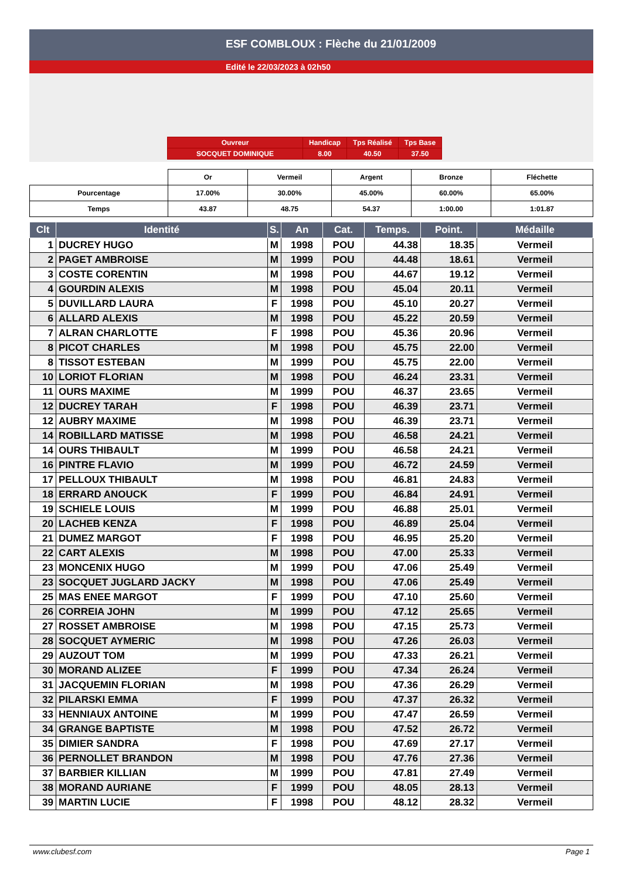ESF COMBLOUX : Flèche du 21/01/2009
Edité le 22/03/2023 à 02h50
| Ouvreur | Handicap | Tps Réalisé | Tps Base |
| SOCQUET DOMINIQUE | 8.00 | 40.50 | 37.50 |
| | Or | Vermeil | Argent | Bronze | Fléchette |
| Pourcentage | 17.00% | 30.00% | 45.00% | 60.00% | 65.00% |
| Temps | 43.87 | 48.75 | 54.37 | 1:00.00 | 1:01.87 |
| Clt | Identité | S. | An | Cat. | Temps. | Point. | Médaille |
| --- | --- | --- | --- | --- | --- | --- | --- |
| 1 | DUCREY HUGO | M | 1998 | POU | 44.38 | 18.35 | Vermeil |
| 2 | PAGET AMBROISE | M | 1999 | POU | 44.48 | 18.61 | Vermeil |
| 3 | COSTE CORENTIN | M | 1998 | POU | 44.67 | 19.12 | Vermeil |
| 4 | GOURDIN ALEXIS | M | 1998 | POU | 45.04 | 20.11 | Vermeil |
| 5 | DUVILLARD LAURA | F | 1998 | POU | 45.10 | 20.27 | Vermeil |
| 6 | ALLARD ALEXIS | M | 1998 | POU | 45.22 | 20.59 | Vermeil |
| 7 | ALRAN CHARLOTTE | F | 1998 | POU | 45.36 | 20.96 | Vermeil |
| 8 | PICOT CHARLES | M | 1998 | POU | 45.75 | 22.00 | Vermeil |
| 8 | TISSOT ESTEBAN | M | 1999 | POU | 45.75 | 22.00 | Vermeil |
| 10 | LORIOT FLORIAN | M | 1998 | POU | 46.24 | 23.31 | Vermeil |
| 11 | OURS MAXIME | M | 1999 | POU | 46.37 | 23.65 | Vermeil |
| 12 | DUCREY TARAH | F | 1998 | POU | 46.39 | 23.71 | Vermeil |
| 12 | AUBRY MAXIME | M | 1998 | POU | 46.39 | 23.71 | Vermeil |
| 14 | ROBILLARD MATISSE | M | 1998 | POU | 46.58 | 24.21 | Vermeil |
| 14 | OURS THIBAULT | M | 1999 | POU | 46.58 | 24.21 | Vermeil |
| 16 | PINTRE FLAVIO | M | 1999 | POU | 46.72 | 24.59 | Vermeil |
| 17 | PELLOUX THIBAULT | M | 1998 | POU | 46.81 | 24.83 | Vermeil |
| 18 | ERRARD ANOUCK | F | 1999 | POU | 46.84 | 24.91 | Vermeil |
| 19 | SCHIELE LOUIS | M | 1999 | POU | 46.88 | 25.01 | Vermeil |
| 20 | LACHEB KENZA | F | 1998 | POU | 46.89 | 25.04 | Vermeil |
| 21 | DUMEZ MARGOT | F | 1998 | POU | 46.95 | 25.20 | Vermeil |
| 22 | CART ALEXIS | M | 1998 | POU | 47.00 | 25.33 | Vermeil |
| 23 | MONCENIX HUGO | M | 1999 | POU | 47.06 | 25.49 | Vermeil |
| 23 | SOCQUET JUGLARD JACKY | M | 1998 | POU | 47.06 | 25.49 | Vermeil |
| 25 | MAS ENEE MARGOT | F | 1999 | POU | 47.10 | 25.60 | Vermeil |
| 26 | CORREIA JOHN | M | 1999 | POU | 47.12 | 25.65 | Vermeil |
| 27 | ROSSET AMBROISE | M | 1998 | POU | 47.15 | 25.73 | Vermeil |
| 28 | SOCQUET AYMERIC | M | 1998 | POU | 47.26 | 26.03 | Vermeil |
| 29 | AUZOUT TOM | M | 1999 | POU | 47.33 | 26.21 | Vermeil |
| 30 | MORAND ALIZEE | F | 1999 | POU | 47.34 | 26.24 | Vermeil |
| 31 | JACQUEMIN FLORIAN | M | 1998 | POU | 47.36 | 26.29 | Vermeil |
| 32 | PILARSKI EMMA | F | 1999 | POU | 47.37 | 26.32 | Vermeil |
| 33 | HENNIAUX ANTOINE | M | 1999 | POU | 47.47 | 26.59 | Vermeil |
| 34 | GRANGE BAPTISTE | M | 1998 | POU | 47.52 | 26.72 | Vermeil |
| 35 | DIMIER SANDRA | F | 1998 | POU | 47.69 | 27.17 | Vermeil |
| 36 | PERNOLLET BRANDON | M | 1998 | POU | 47.76 | 27.36 | Vermeil |
| 37 | BARBIER KILLIAN | M | 1999 | POU | 47.81 | 27.49 | Vermeil |
| 38 | MORAND AURIANE | F | 1999 | POU | 48.05 | 28.13 | Vermeil |
| 39 | MARTIN LUCIE | F | 1998 | POU | 48.12 | 28.32 | Vermeil |
www.clubesf.com Page 1